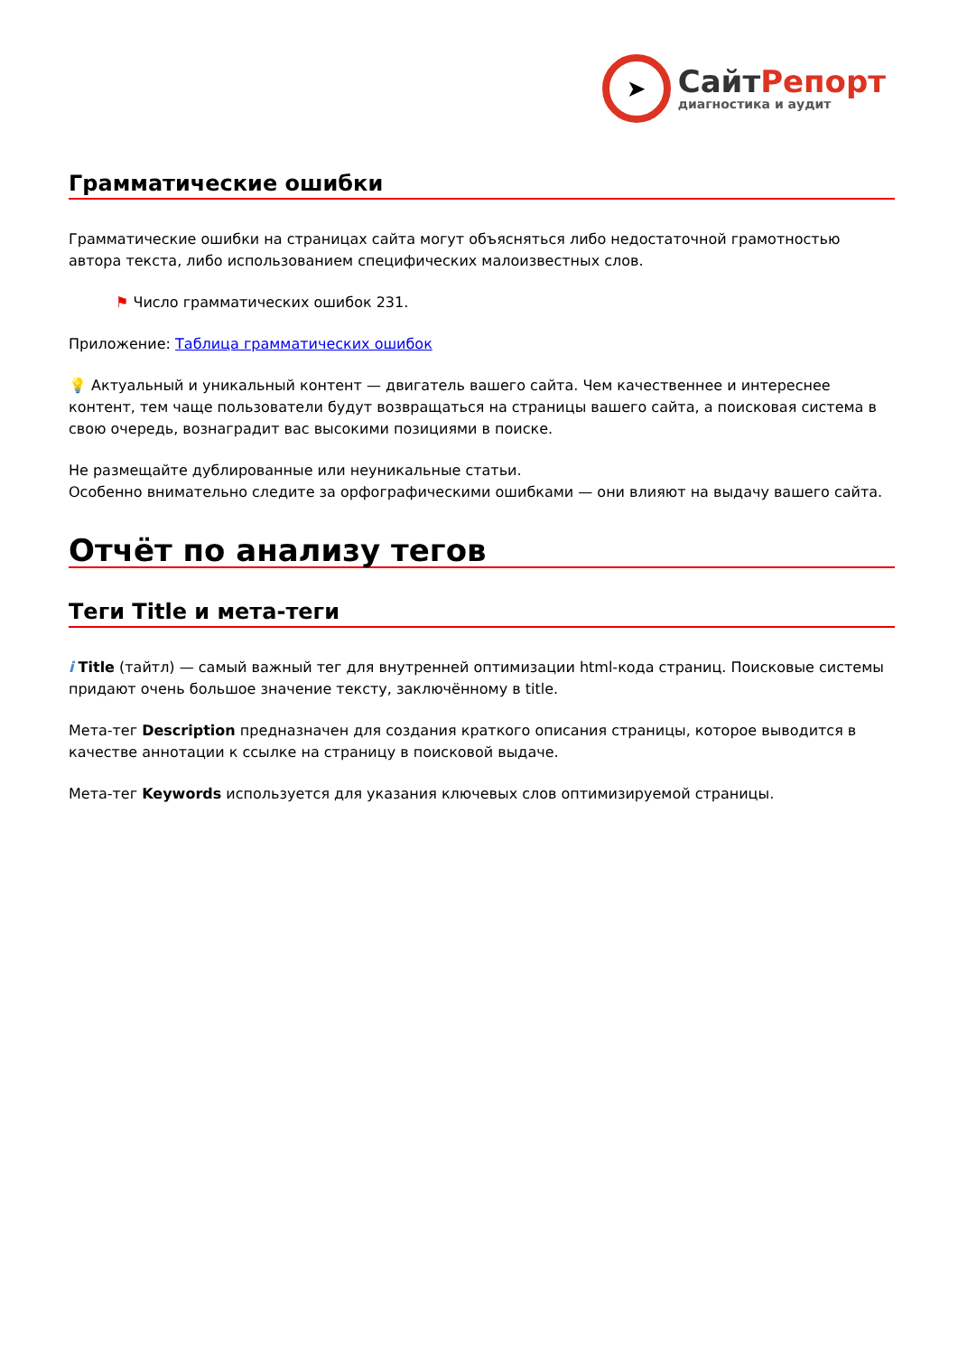➤
СайтРепорт
диагностика и аудит
Грамматические ошибки
Грамматические ошибки на страницах сайта могут объясняться либо недостаточной грамотностью автора текста, либо использованием специфических малоизвестных слов.
⚑ Число грамматических ошибок 231.
Приложение: Таблица грамматических ошибок
💡 Актуальный и уникальный контент — двигатель вашего сайта. Чем качественнее и интереснее контент, тем чаще пользователи будут возвращаться на страницы вашего сайта, а поисковая система в свою очередь, вознаградит вас высокими позициями в поиске.
Не размещайте дублированные или неуникальные статьи.
Особенно внимательно следите за орфографическими ошибками — они влияют на выдачу вашего сайта.
Отчёт по анализу тегов
Теги Title и мета-теги
i Title (тайтл) — самый важный тег для внутренней оптимизации html-кода страниц. Поисковые системы придают очень большое значение тексту, заключённому в title.
Мета-тег Description предназначен для создания краткого описания страницы, которое выводится в качестве аннотации к ссылке на страницу в поисковой выдаче.
Мета-тег Keywords используется для указания ключевых слов оптимизируемой страницы.